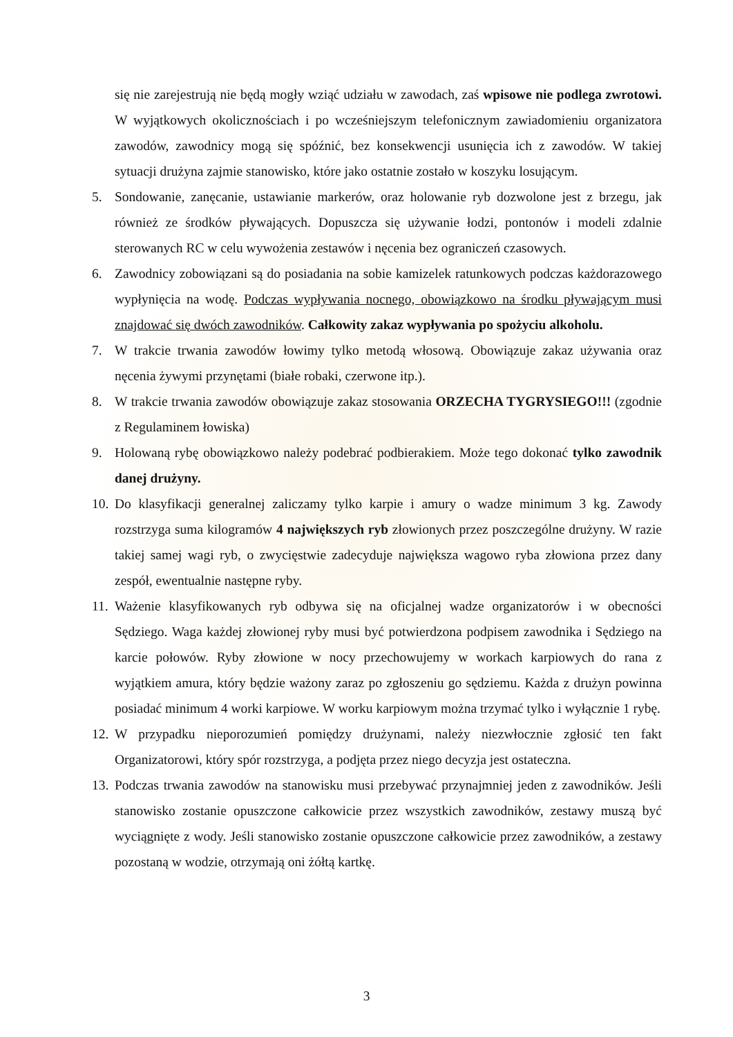się nie zarejestrują nie będą mogły wziąć udziału w zawodach, zaś wpisowe nie podlega zwrotowi. W wyjątkowych okolicznościach i po wcześniejszym telefonicznym zawiadomieniu organizatora zawodów, zawodnicy mogą się spóźnić, bez konsekwencji usunięcia ich z zawodów. W takiej sytuacji drużyna zajmie stanowisko, które jako ostatnie zostało w koszyku losującym.
5. Sondowanie, zanęcanie, ustawianie markerów, oraz holowanie ryb dozwolone jest z brzegu, jak również ze środków pływających. Dopuszcza się używanie łodzi, pontonów i modeli zdalnie sterowanych RC w celu wywożenia zestawów i nęcenia bez ograniczeń czasowych.
6. Zawodnicy zobowiązani są do posiadania na sobie kamizelek ratunkowych podczas każdorazowego wypłynięcia na wodę. Podczas wypływania nocnego, obowiązkowo na środku pływającym musi znajdować się dwóch zawodników. Całkowity zakaz wypływania po spożyciu alkoholu.
7. W trakcie trwania zawodów łowimy tylko metodą włosową. Obowiązuje zakaz używania oraz nęcenia żywymi przynętami (białe robaki, czerwone itp.).
8. W trakcie trwania zawodów obowiązuje zakaz stosowania ORZECHA TYGRYSIEGO!!! (zgodnie z Regulaminem łowiska)
9. Holowaną rybę obowiązkowo należy podebrać podbierakiem. Może tego dokonać tylko zawodnik danej drużyny.
10. Do klasyfikacji generalnej zaliczamy tylko karpie i amury o wadze minimum 3 kg. Zawody rozstrzyga suma kilogramów 4 największych ryb złowionych przez poszczególne drużyny. W razie takiej samej wagi ryb, o zwycięstwie zadecyduje największa wagowo ryba złowiona przez dany zespół, ewentualnie następne ryby.
11. Ważenie klasyfikowanych ryb odbywa się na oficjalnej wadze organizatorów i w obecności Sędziego. Waga każdej złowionej ryby musi być potwierdzona podpisem zawodnika i Sędziego na karcie połowów. Ryby złowione w nocy przechowujemy w workach karpiowych do rana z wyjątkiem amura, który będzie ważony zaraz po zgłoszeniu go sędziemu. Każda z drużyn powinna posiadać minimum 4 worki karpiowe. W worku karpiowym można trzymać tylko i wyłącznie 1 rybę.
12. W przypadku nieporozumień pomiędzy drużynami, należy niezwłocznie zgłosić ten fakt Organizatorowi, który spór rozstrzyga, a podjęta przez niego decyzja jest ostateczna.
13. Podczas trwania zawodów na stanowisku musi przebywać przynajmniej jeden z zawodników. Jeśli stanowisko zostanie opuszczone całkowicie przez wszystkich zawodników, zestawy muszą być wyciągnięte z wody. Jeśli stanowisko zostanie opuszczone całkowicie przez zawodników, a zestawy pozostaną w wodzie, otrzymają oni żółtą kartkę.
3